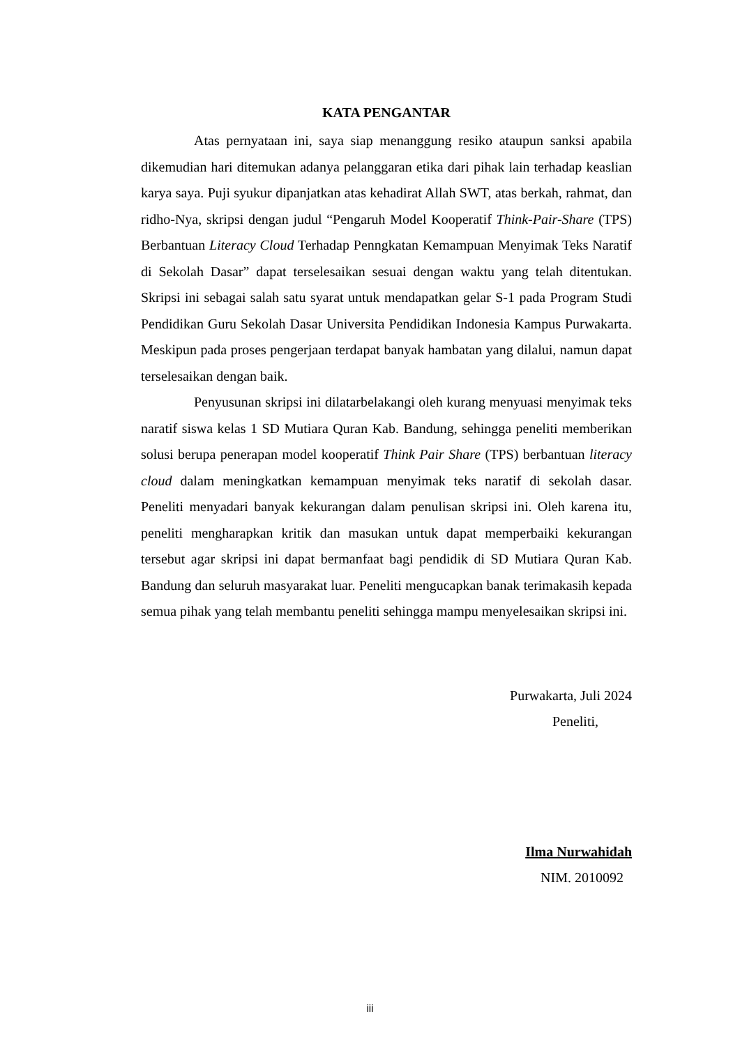KATA PENGANTAR
Atas pernyataan ini, saya siap menanggung resiko ataupun sanksi apabila dikemudian hari ditemukan adanya pelanggaran etika dari pihak lain terhadap keaslian karya saya. Puji syukur dipanjatkan atas kehadirat Allah SWT, atas berkah, rahmat, dan ridho-Nya, skripsi dengan judul “Pengaruh Model Kooperatif Think-Pair-Share (TPS) Berbantuan Literacy Cloud Terhadap Penngkatan Kemampuan Menyimak Teks Naratif di Sekolah Dasar” dapat terselesaikan sesuai dengan waktu yang telah ditentukan. Skripsi ini sebagai salah satu syarat untuk mendapatkan gelar S-1 pada Program Studi Pendidikan Guru Sekolah Dasar Universita Pendidikan Indonesia Kampus Purwakarta. Meskipun pada proses pengerjaan terdapat banyak hambatan yang dilalui, namun dapat terselesaikan dengan baik.
Penyusunan skripsi ini dilatarbelakangi oleh kurang menyuasi menyimak teks naratif siswa kelas 1 SD Mutiara Quran Kab. Bandung, sehingga peneliti memberikan solusi berupa penerapan model kooperatif Think Pair Share (TPS) berbantuan literacy cloud dalam meningkatkan kemampuan menyimak teks naratif di sekolah dasar. Peneliti menyadari banyak kekurangan dalam penulisan skripsi ini. Oleh karena itu, peneliti mengharapkan kritik dan masukan untuk dapat memperbaiki kekurangan tersebut agar skripsi ini dapat bermanfaat bagi pendidik di SD Mutiara Quran Kab. Bandung dan seluruh masyarakat luar. Peneliti mengucapkan banak terimakasih kepada semua pihak yang telah membantu peneliti sehingga mampu menyelesaikan skripsi ini.
Purwakarta, Juli 2024
Peneliti,
Ilma Nurwahidah
NIM. 2010092
iii